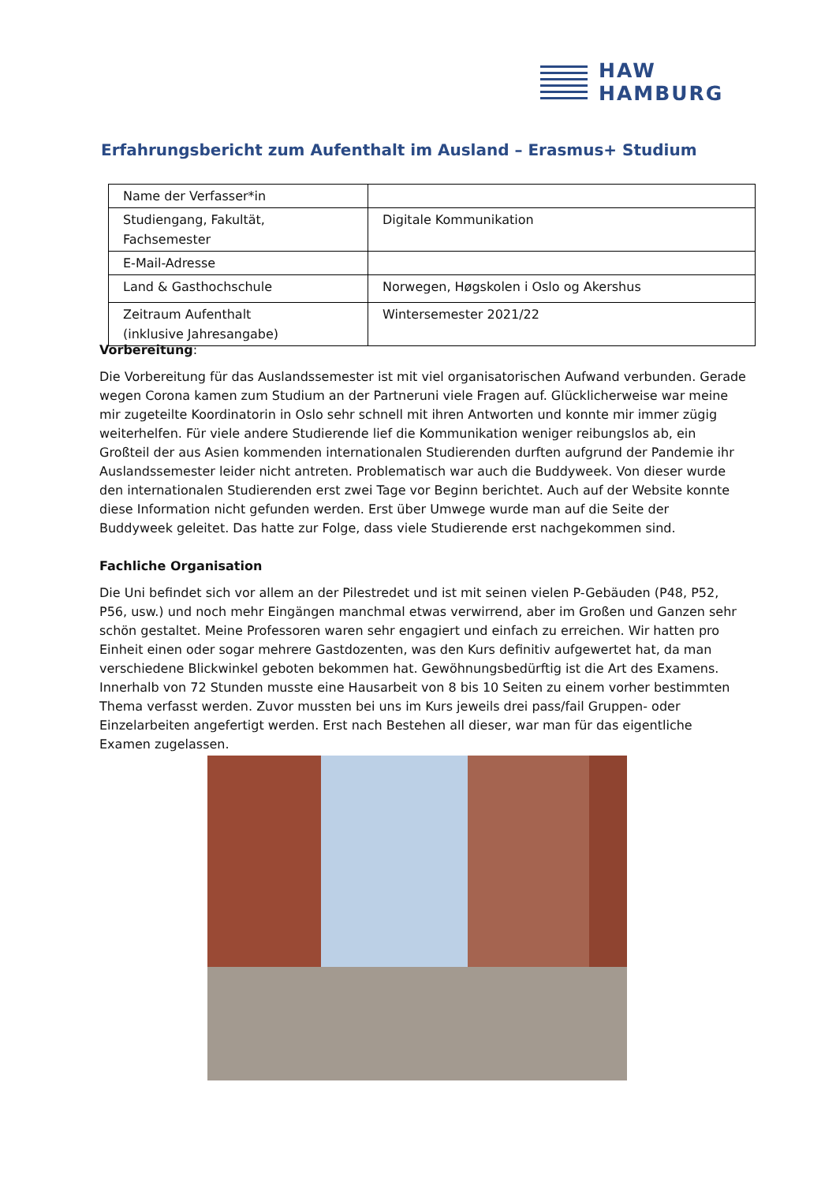HAW
HAMBURG
Erfahrungsbericht zum Aufenthalt im Ausland – Erasmus+ Studium
| Name der Verfasser*in | |
| Studiengang, Fakultät, Fachsemester | Digitale Kommunikation |
| E-Mail-Adresse | |
| Land & Gasthochschule | Norwegen, Høgskolen i Oslo og Akershus |
| Zeitraum Aufenthalt (inklusive Jahresangabe) | Wintersemester 2021/22 |
Vorbereitung:
Die Vorbereitung für das Auslandssemester ist mit viel organisatorischen Aufwand verbunden. Gerade wegen Corona kamen zum Studium an der Partneruni viele Fragen auf. Glücklicherweise war meine mir zugeteilte Koordinatorin in Oslo sehr schnell mit ihren Antworten und konnte mir immer zügig weiterhelfen. Für viele andere Studierende lief die Kommunikation weniger reibungslos ab, ein Großteil der aus Asien kommenden internationalen Studierenden durften aufgrund der Pandemie ihr Auslandssemester leider nicht antreten. Problematisch war auch die Buddyweek. Von dieser wurde den internationalen Studierenden erst zwei Tage vor Beginn berichtet. Auch auf der Website konnte diese Information nicht gefunden werden. Erst über Umwege wurde man auf die Seite der Buddyweek geleitet. Das hatte zur Folge, dass viele Studierende erst nachgekommen sind.
Fachliche Organisation
Die Uni befindet sich vor allem an der Pilestredet und ist mit seinen vielen P-Gebäuden (P48, P52, P56, usw.) und noch mehr Eingängen manchmal etwas verwirrend, aber im Großen und Ganzen sehr schön gestaltet. Meine Professoren waren sehr engagiert und einfach zu erreichen. Wir hatten pro Einheit einen oder sogar mehrere Gastdozenten, was den Kurs definitiv aufgewertet hat, da man verschiedene Blickwinkel geboten bekommen hat. Gewöhnungsbedürftig ist die Art des Examens. Innerhalb von 72 Stunden musste eine Hausarbeit von 8 bis 10 Seiten zu einem vorher bestimmten Thema verfasst werden. Zuvor mussten bei uns im Kurs jeweils drei pass/fail Gruppen- oder Einzelarbeiten angefertigt werden. Erst nach Bestehen all dieser, war man für das eigentliche Examen zugelassen.